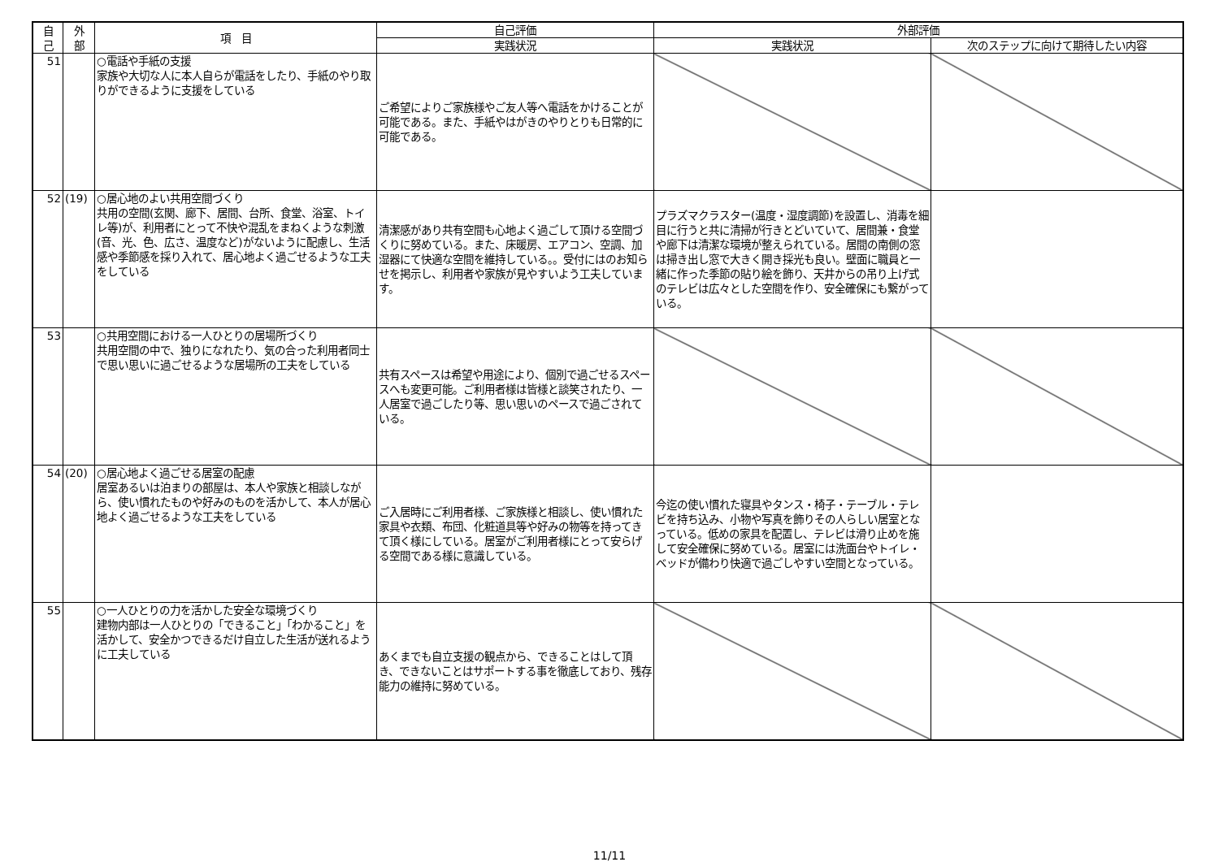| 自 己 | 外 部 | 項 目 | 自己評価 | 外部評価 | |
| --- | --- | --- | --- | --- | --- |
| | | | 実践状況 | 実践状況 | 次のステップに向けて期待したい内容 |
| 51 | | ○電話や手紙の支援 家族や大切な人に本人自らが電話をしたり、手紙のやり取りができるように支援をしている | ご希望によりご家族様やご友人等へ電話をかけることが可能である。また、手紙やはがきのやりとりも日常的に可能である。 | | |
| 52 | (19) | ○居心地のよい共用空間づくり 共用の空間(玄関、廊下、居間、台所、食堂、浴室、トイレ等)が、利用者にとって不快や混乱をまねくような刺激(音、光、色、広さ、温度など)がないように配慮し、生活感や季節感を採り入れて、居心地よく過ごせるような工夫をしている | 清潔感があり共有空間も心地よく過ごして頂ける空間づくりに努めている。また、床暖房、エアコン、空調、加湿器にて快適な空間を維持している。。受付にはのお知らせを掲示し、利用者や家族が見やすいよう工夫しています。 | プラズマクラスター(温度・湿度調節)を設置し、消毒を細目に行うと共に清掃が行きとどいていて、居間兼・食堂や廊下は清潔な環境が整えられている。居間の南側の窓は掃き出し窓で大きく開き採光も良い。壁面に職員と一緒に作った季節の貼り絵を飾り、天井からの吊り上げ式のテレビは広々とした空間を作り、安全確保にも繋がっている。 | |
| 53 | | ○共用空間における一人ひとりの居場所づくり 共用空間の中で、独りになれたり、気の合った利用者同士で思い思いに過ごせるような居場所の工夫をしている | 共有スペースは希望や用途により、個別で過ごせるスペースへも変更可能。ご利用者様は皆様と談笑されたり、一人居室で過ごしたり等、思い思いのペースで過ごされている。 | | |
| 54 | (20) | ○居心地よく過ごせる居室の配慮 居室あるいは泊まりの部屋は、本人や家族と相談しながら、使い慣れたものや好みのものを活かして、本人が居心地よく過ごせるような工夫をしている | ご入居時にご利用者様、ご家族様と相談し、使い慣れた家具や衣類、布団、化粧道具等や好みの物等を持ってきて頂く様にしている。居室がご利用者様にとって安らげる空間である様に意識している。 | 今迄の使い慣れた寝具やタンス・椅子・テーブル・テレビを持ち込み、小物や写真を飾りその人らしい居室となっている。低めの家具を配置し、テレビは滑り止めを施して安全確保に努めている。居室には洗面台やトイレ・ベッドが備わり快適で過ごしやすい空間となっている。 | |
| 55 | | ○一人ひとりの力を活かした安全な環境づくり 建物内部は一人ひとりの「できること」「わかること」を活かして、安全かつできるだけ自立した生活が送れるように工夫している | あくまでも自立支援の観点から、できることはして頂き、できないことはサポートする事を徹底しており、残存能力の維持に努めている。 | | |
11/11